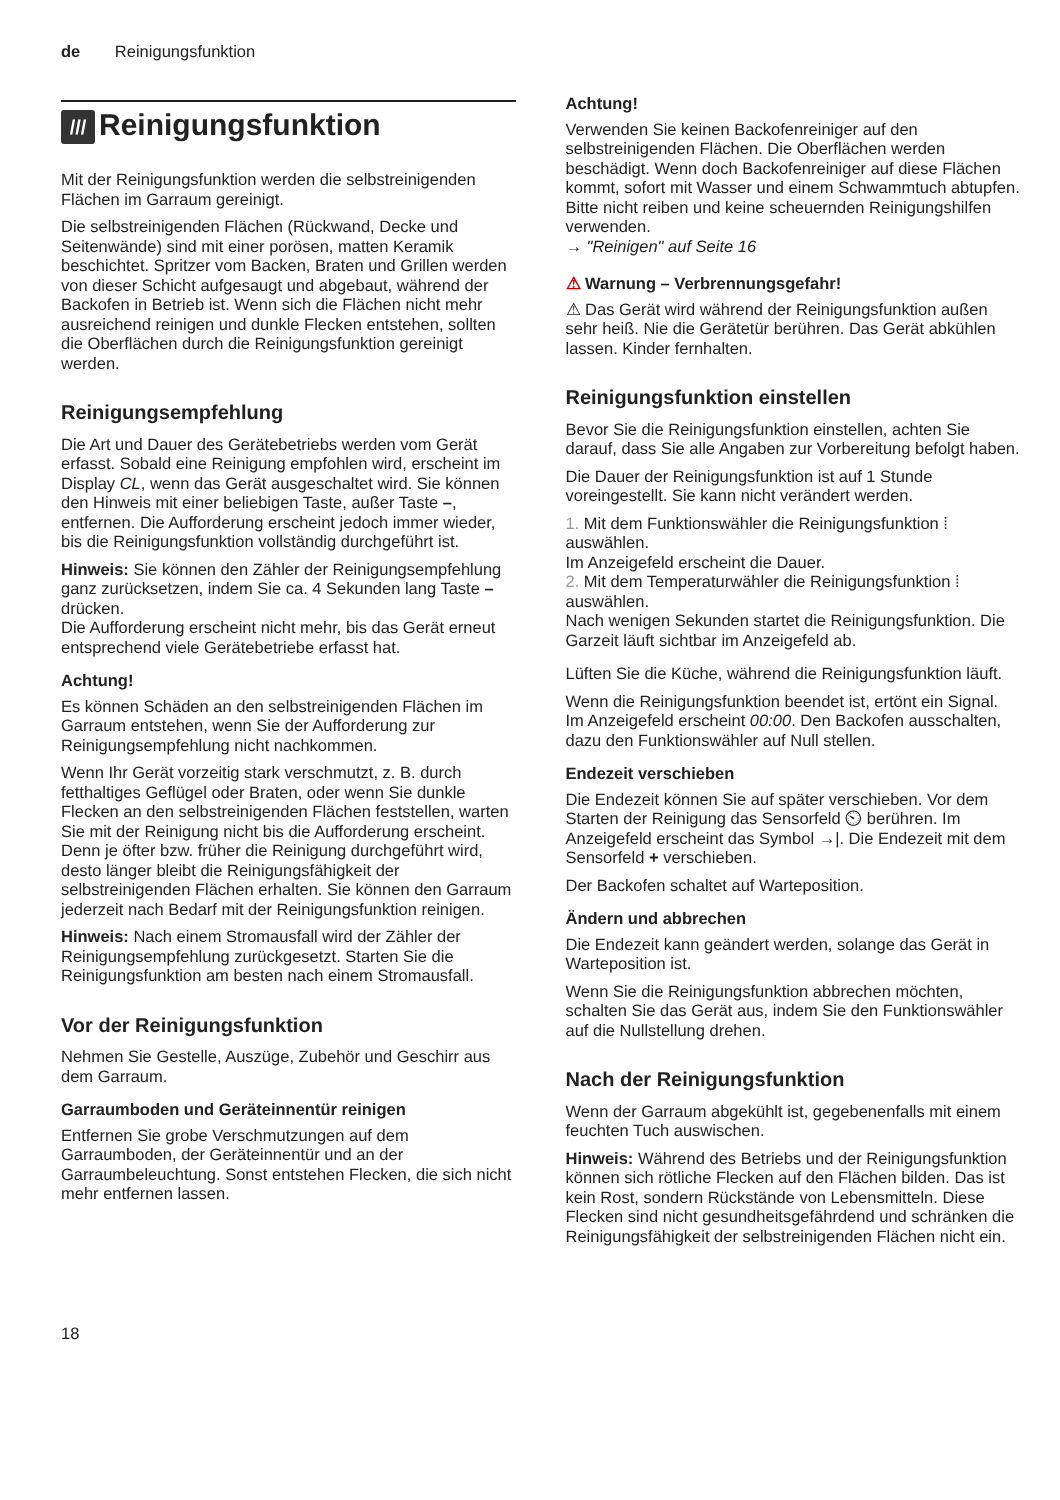de Reinigungsfunktion
/// Reinigungsfunktion
Mit der Reinigungsfunktion werden die selbstreinigenden Flächen im Garraum gereinigt.
Die selbstreinigenden Flächen (Rückwand, Decke und Seitenwände) sind mit einer porösen, matten Keramik beschichtet. Spritzer vom Backen, Braten und Grillen werden von dieser Schicht aufgesaugt und abgebaut, während der Backofen in Betrieb ist. Wenn sich die Flächen nicht mehr ausreichend reinigen und dunkle Flecken entstehen, sollten die Oberflächen durch die Reinigungsfunktion gereinigt werden.
Reinigungsempfehlung
Die Art und Dauer des Gerätebetriebs werden vom Gerät erfasst. Sobald eine Reinigung empfohlen wird, erscheint im Display CL, wenn das Gerät ausgeschaltet wird. Sie können den Hinweis mit einer beliebigen Taste, außer Taste –, entfernen. Die Aufforderung erscheint jedoch immer wieder, bis die Reinigungsfunktion vollständig durchgeführt ist.
Hinweis: Sie können den Zähler der Reinigungsempfehlung ganz zurücksetzen, indem Sie ca. 4 Sekunden lang Taste – drücken.
Die Aufforderung erscheint nicht mehr, bis das Gerät erneut entsprechend viele Gerätebetriebe erfasst hat.
Achtung!
Es können Schäden an den selbstreinigenden Flächen im Garraum entstehen, wenn Sie der Aufforderung zur Reinigungsempfehlung nicht nachkommen.
Wenn Ihr Gerät vorzeitig stark verschmutzt, z. B. durch fetthaltiges Geflügel oder Braten, oder wenn Sie dunkle Flecken an den selbstreinigenden Flächen feststellen, warten Sie mit der Reinigung nicht bis die Aufforderung erscheint. Denn je öfter bzw. früher die Reinigung durchgeführt wird, desto länger bleibt die Reinigungsfähigkeit der selbstreinigenden Flächen erhalten. Sie können den Garraum jederzeit nach Bedarf mit der Reinigungsfunktion reinigen.
Hinweis: Nach einem Stromausfall wird der Zähler der Reinigungsempfehlung zurückgesetzt. Starten Sie die Reinigungsfunktion am besten nach einem Stromausfall.
Vor der Reinigungsfunktion
Nehmen Sie Gestelle, Auszüge, Zubehör und Geschirr aus dem Garraum.
Garraumboden und Geräteinnentür reinigen
Entfernen Sie grobe Verschmutzungen auf dem Garraumboden, der Geräteinnentür und an der Garraumbeleuchtung. Sonst entstehen Flecken, die sich nicht mehr entfernen lassen.
Achtung!
Verwenden Sie keinen Backofenreiniger auf den selbstreinigenden Flächen. Die Oberflächen werden beschädigt. Wenn doch Backofenreiniger auf diese Flächen kommt, sofort mit Wasser und einem Schwammtuch abtupfen. Bitte nicht reiben und keine scheuernden Reinigungshilfen verwenden.
→ "Reinigen" auf Seite 16
⚠ Warnung – Verbrennungsgefahr!
⚠ Das Gerät wird während der Reinigungsfunktion außen sehr heiß. Nie die Gerätetür berühren. Das Gerät abkühlen lassen. Kinder fernhalten.
Reinigungsfunktion einstellen
Bevor Sie die Reinigungsfunktion einstellen, achten Sie darauf, dass Sie alle Angaben zur Vorbereitung befolgt haben.
Die Dauer der Reinigungsfunktion ist auf 1 Stunde voreingestellt. Sie kann nicht verändert werden.
1. Mit dem Funktionswähler die Reinigungsfunktion ⁞ auswählen.
Im Anzeigefeld erscheint die Dauer.
2. Mit dem Temperaturwähler die Reinigungsfunktion ⁞ auswählen.
Nach wenigen Sekunden startet die Reinigungsfunktion. Die Garzeit läuft sichtbar im Anzeigefeld ab.
Lüften Sie die Küche, während die Reinigungsfunktion läuft.
Wenn die Reinigungsfunktion beendet ist, ertönt ein Signal. Im Anzeigefeld erscheint 00:00. Den Backofen ausschalten, dazu den Funktionswähler auf Null stellen.
Endezeit verschieben
Die Endezeit können Sie auf später verschieben. Vor dem Starten der Reinigung das Sensorfeld ⏲ berühren. Im Anzeigefeld erscheint das Symbol →|. Die Endezeit mit dem Sensorfeld + verschieben.
Der Backofen schaltet auf Warteposition.
Ändern und abbrechen
Die Endezeit kann geändert werden, solange das Gerät in Warteposition ist.
Wenn Sie die Reinigungsfunktion abbrechen möchten, schalten Sie das Gerät aus, indem Sie den Funktionswähler auf die Nullstellung drehen.
Nach der Reinigungsfunktion
Wenn der Garraum abgekühlt ist, gegebenenfalls mit einem feuchten Tuch auswischen.
Hinweis: Während des Betriebs und der Reinigungsfunktion können sich rötliche Flecken auf den Flächen bilden. Das ist kein Rost, sondern Rückstände von Lebensmitteln. Diese Flecken sind nicht gesundheitsgefährdend und schränken die Reinigungsfähigkeit der selbstreinigenden Flächen nicht ein.
18